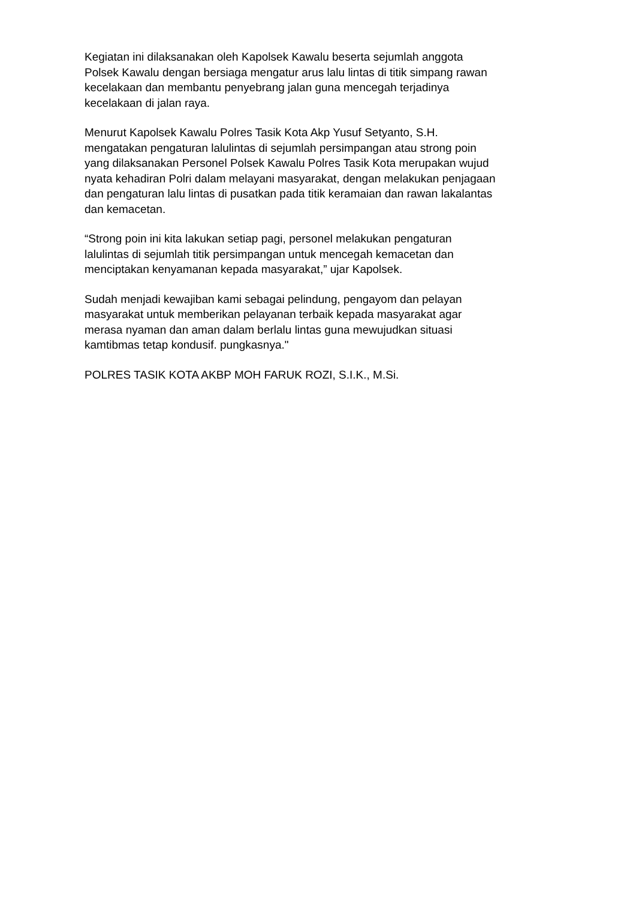Kegiatan ini dilaksanakan oleh Kapolsek Kawalu beserta sejumlah anggota
Polsek Kawalu dengan bersiaga mengatur arus lalu lintas di titik simpang rawan
kecelakaan dan membantu penyebrang jalan guna mencegah terjadinya
kecelakaan di jalan raya.
Menurut Kapolsek Kawalu Polres Tasik Kota Akp Yusuf Setyanto, S.H.
mengatakan pengaturan lalulintas di sejumlah persimpangan atau strong poin
yang dilaksanakan Personel Polsek Kawalu Polres Tasik Kota merupakan wujud
nyata kehadiran Polri dalam melayani masyarakat, dengan melakukan penjagaan
dan pengaturan lalu lintas di pusatkan pada titik keramaian dan rawan lakalantas
dan kemacetan.
“Strong poin ini kita lakukan setiap pagi, personel melakukan pengaturan
lalulintas di sejumlah titik persimpangan untuk mencegah kemacetan dan
menciptakan kenyamanan kepada masyarakat,” ujar Kapolsek.
Sudah menjadi kewajiban kami sebagai pelindung, pengayom dan pelayan
masyarakat untuk memberikan pelayanan terbaik kepada masyarakat agar
merasa nyaman dan aman dalam berlalu lintas guna mewujudkan situasi
kamtibmas tetap kondusif. pungkasnya."
POLRES TASIK KOTA AKBP MOH FARUK ROZI, S.I.K., M.Si.